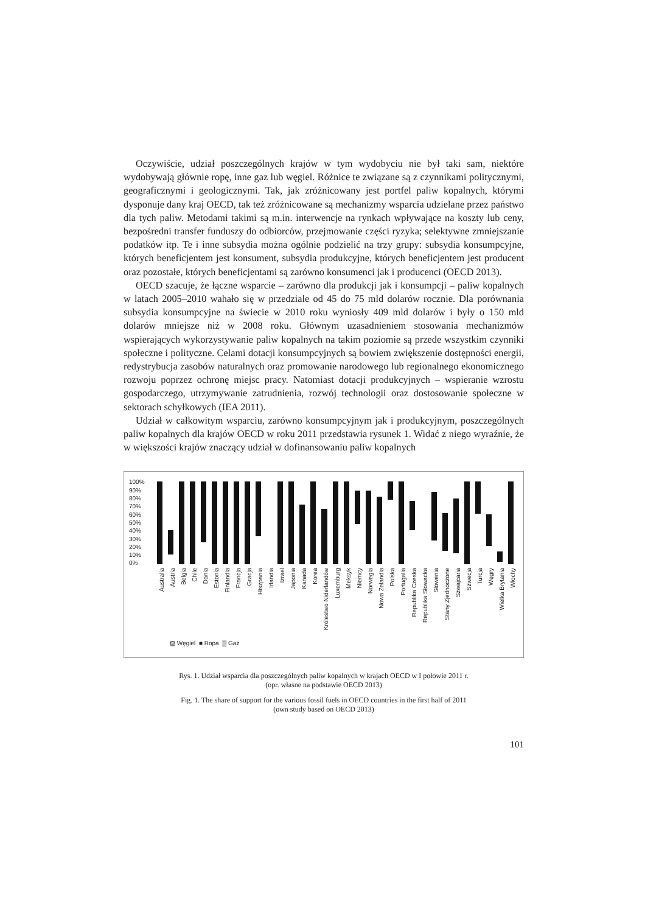Oczywiście, udział poszczególnych krajów w tym wydobyciu nie był taki sam, niektóre wydobywają głównie ropę, inne gaz lub węgiel. Różnice te związane są z czynnikami politycznymi, geograficznymi i geologicznymi. Tak, jak zróżnicowany jest portfel paliw kopalnych, którymi dysponuje dany kraj OECD, tak też zróżnicowane są mechanizmy wsparcia udzielane przez państwo dla tych paliw. Metodami takimi są m.in. interwencje na rynkach wpływające na koszty lub ceny, bezpośredni transfer funduszy do odbiorców, przejmowanie części ryzyka; selektywne zmniejszanie podatków itp. Te i inne subsydia można ogólnie podzielić na trzy grupy: subsydia konsumpcyjne, których beneficjentem jest konsument, subsydia produkcyjne, których beneficjentem jest producent oraz pozostałe, których beneficjentami są zarówno konsumenci jak i producenci (OECD 2013).
OECD szacuje, że łączne wsparcie – zarówno dla produkcji jak i konsumpcji – paliw kopalnych w latach 2005–2010 wahało się w przedziale od 45 do 75 mld dolarów rocznie. Dla porównania subsydia konsumpcyjne na świecie w 2010 roku wyniosły 409 mld dolarów i były o 150 mld dolarów mniejsze niż w 2008 roku. Głównym uzasadnieniem stosowania mechanizmów wspierających wykorzystywanie paliw kopalnych na takim poziomie są przede wszystkim czynniki społeczne i polityczne. Celami dotacji konsumpcyjnych są bowiem zwiększenie dostępności energii, redystrybucja zasobów naturalnych oraz promowanie narodowego lub regionalnego ekonomicznego rozwoju poprzez ochronę miejsc pracy. Natomiast dotacji produkcyjnych – wspieranie wzrostu gospodarczego, utrzymywanie zatrudnienia, rozwój technologii oraz dostosowanie społeczne w sektorach schyłkowych (IEA 2011).
Udział w całkowitym wsparciu, zarówno konsumpcyjnym jak i produkcyjnym, poszczególnych paliw kopalnych dla krajów OECD w roku 2011 przedstawia rysunek 1. Widać z niego wyraźnie, że w większości krajów znaczący udział w dofinansowaniu paliw kopalnych
100%
90%
80%
70%
60%
50%
40%
30%
20%
10%
0%
Australia
Austria
Belgia
Chile
Dania
Estonia
Finlandia
Francja
Gracja
Hiszpania
Irlandia
Izrael
Japonia
Kanada
Korea
Królestwo Niderlandów
Luxemburg
Meksyk
Niemcy
Norwegia
Nowa Zelandia
Polska
Portugalia
Republika Czeska
Republika Słowacka
Słowenia
Stany Zjednoczone
Szwajcaria
Szwecja
Turcja
Węgry
Wielka Brytania
Włochy
▨ Węgiel ■ Ropa ▒ Gaz
Rys. 1. Udział wsparcia dla poszczególnych paliw kopalnych w krajach OECD w I połowie 2011 r.
(opr. własne na podstawie OECD 2013)
Fig. 1. The share of support for the various fossil fuels in OECD countries in the first half of 2011
(own study based on OECD 2013)
101